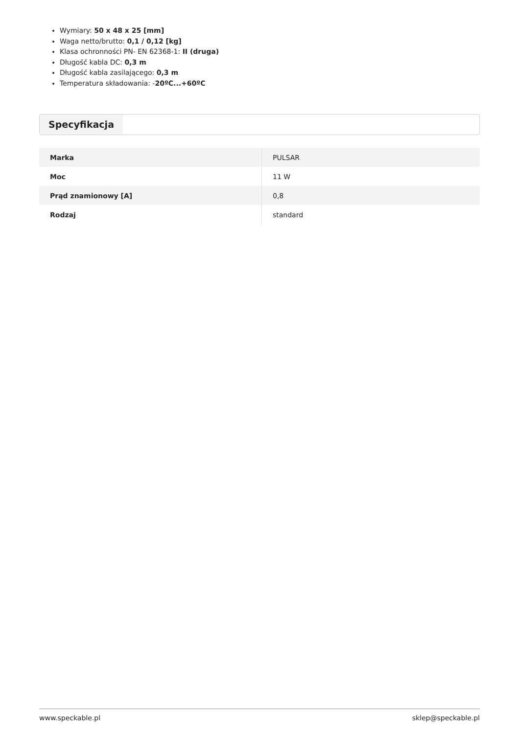Wymiary: 50 x 48 x 25 [mm]
Waga netto/brutto: 0,1 / 0,12 [kg]
Klasa ochronności PN- EN 62368-1: II (druga)
Długość kabla DC: 0,3 m
Długość kabla zasilającego: 0,3 m
Temperatura składowania: -20ºC...+60ºC
Specyfikacja
| Marka | PULSAR |
| Moc | 11 W |
| Prąd znamionowy [A] | 0,8 |
| Rodzaj | standard |
www.speckable.pl sklep@speckable.pl